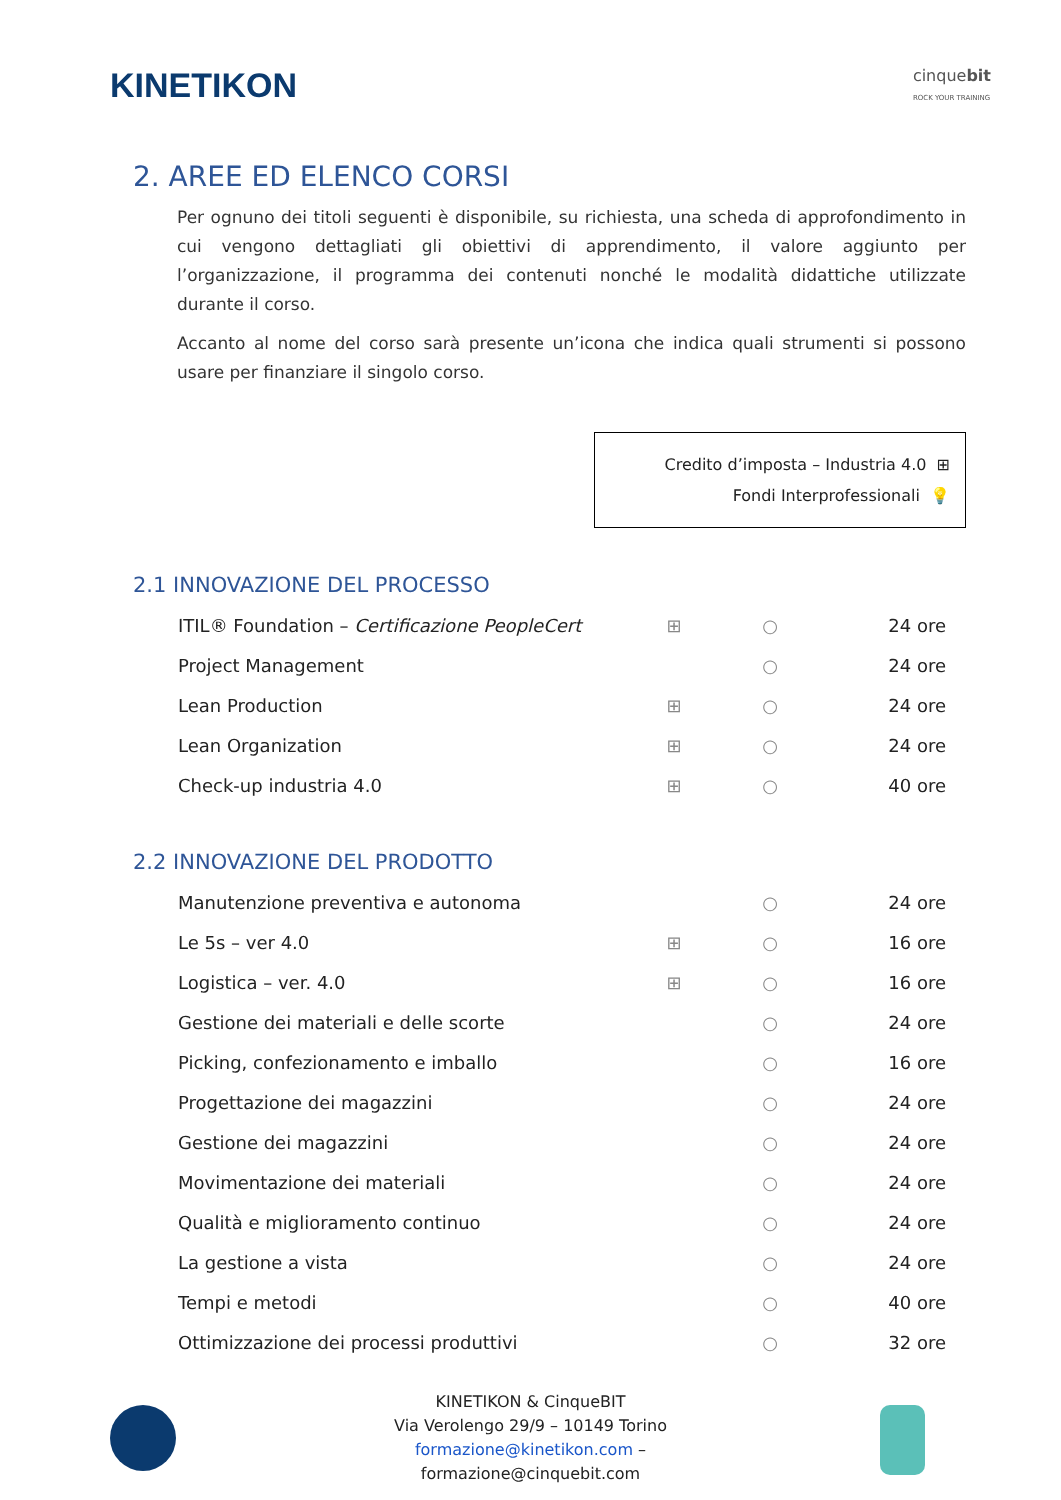KINETIKON
cinquebit
ROCK YOUR TRAINING
2. AREE ED ELENCO CORSI
Per ognuno dei titoli seguenti è disponibile, su richiesta, una scheda di approfondimento in cui vengono dettagliati gli obiettivi di apprendimento, il valore aggiunto per l’organizzazione, il programma dei contenuti nonché le modalità didattiche utilizzate durante il corso.
Accanto al nome del corso sarà presente un’icona che indica quali strumenti si possono usare per finanziare il singolo corso.
Credito d’imposta – Industria 4.0 ⊞
Fondi Interprofessionali 💡
2.1 INNOVAZIONE DEL PROCESSO
| ITIL® Foundation – Certificazione PeopleCert | ⊞ | ○ | 24 ore |
| Project Management | | ○ | 24 ore |
| Lean Production | ⊞ | ○ | 24 ore |
| Lean Organization | ⊞ | ○ | 24 ore |
| Check-up industria 4.0 | ⊞ | ○ | 40 ore |
2.2 INNOVAZIONE DEL PRODOTTO
| Manutenzione preventiva e autonoma | | ○ | 24 ore |
| Le 5s – ver 4.0 | ⊞ | ○ | 16 ore |
| Logistica – ver. 4.0 | ⊞ | ○ | 16 ore |
| Gestione dei materiali e delle scorte | | ○ | 24 ore |
| Picking, confezionamento e imballo | | ○ | 16 ore |
| Progettazione dei magazzini | | ○ | 24 ore |
| Gestione dei magazzini | | ○ | 24 ore |
| Movimentazione dei materiali | | ○ | 24 ore |
| Qualità e miglioramento continuo | | ○ | 24 ore |
| La gestione a vista | | ○ | 24 ore |
| Tempi e metodi | | ○ | 40 ore |
| Ottimizzazione dei processi produttivi | | ○ | 32 ore |
KINETIKON & CinqueBIT
Via Verolengo 29/9 – 10149 Torino
formazione@kinetikon.com –
formazione@cinquebit.com